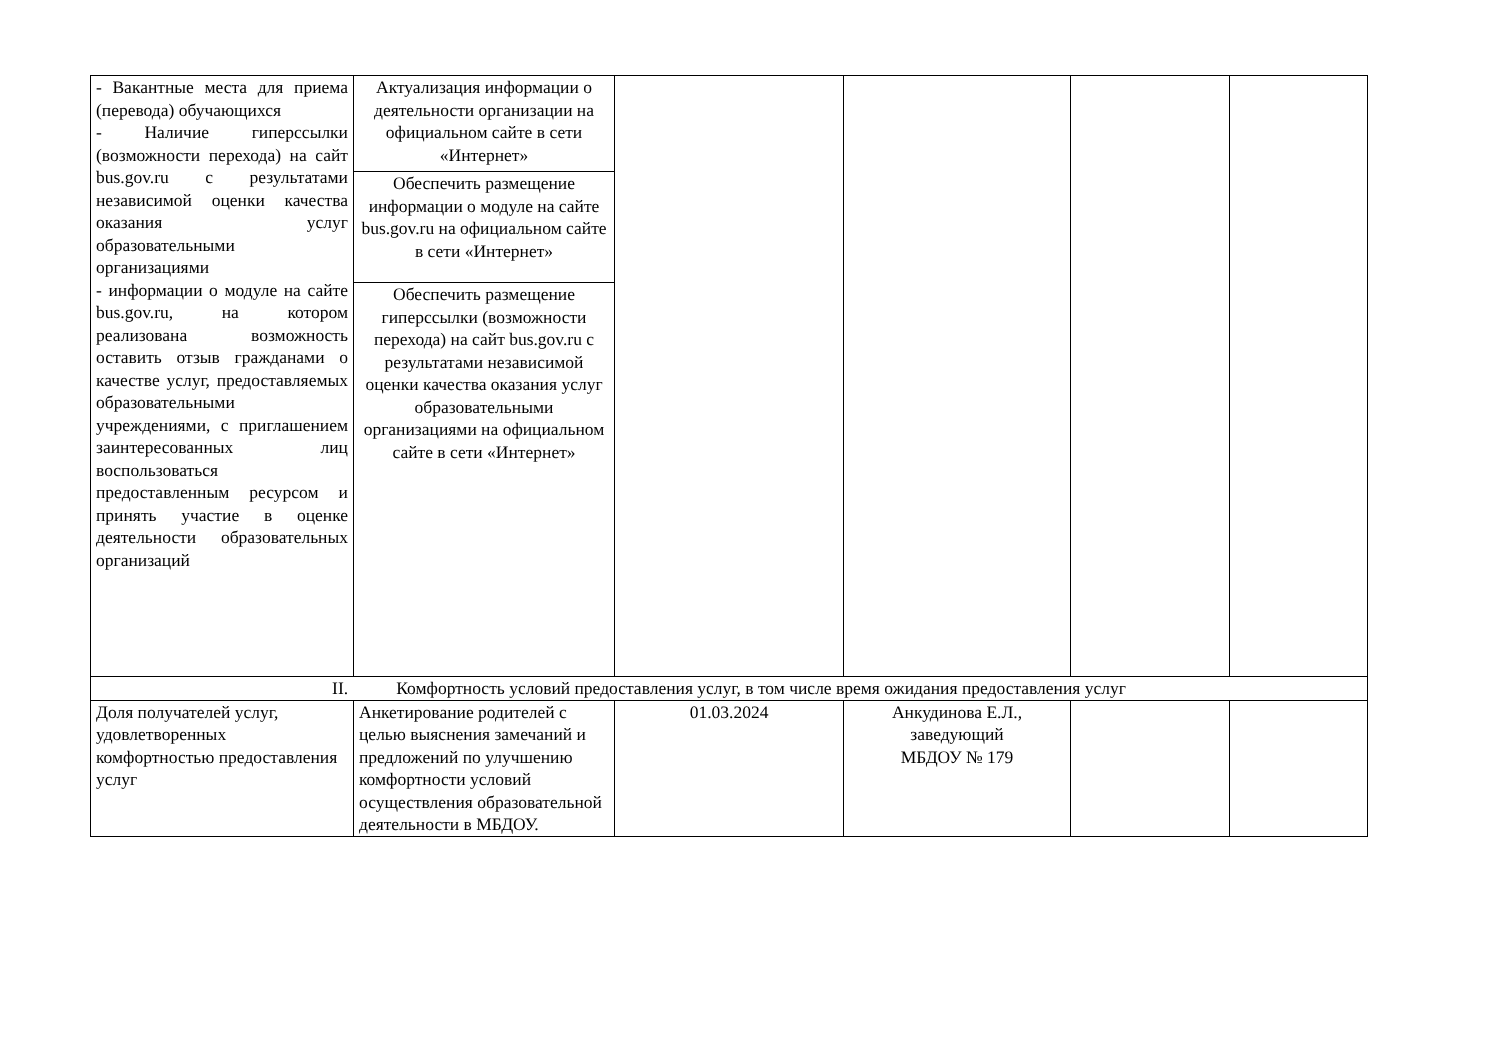| - Вакантные места для приема (перевода) обучающихся - Наличие гиперссылки (возможности перехода) на сайт bus.gov.ru с результатами независимой оценки качества оказания услуг образовательными организациями - информации о модуле на сайте bus.gov.ru, на котором реализована возможность оставить отзыв гражданами о качестве услуг, предоставляемых образовательными учреждениями, с приглашением заинтересованных лиц воспользоваться предоставленным ресурсом и принять участие в оценке деятельности образовательных организаций | Актуализация информации о деятельности организации на официальном сайте в сети «Интернет» | | | | |
| | Обеспечить размещение информации о модуле на сайте bus.gov.ru на официальном сайте в сети «Интернет» | | | | |
| | Обеспечить размещение гиперссылки (возможности перехода) на сайт bus.gov.ru с результатами независимой оценки качества оказания услуг образовательными организациями на официальном сайте в сети «Интернет» | | | | |
| II. Комфортность условий предоставления услуг, в том числе время ожидания предоставления услуг | | | | | |
| Доля получателей услуг, удовлетворенных комфортностью предоставления услуг | Анкетирование родителей с целью выяснения замечаний и предложений по улучшению комфортности условий осуществления образовательной деятельности в МБДОУ. | 01.03.2024 | Анкудинова Е.Л., заведующий МБДОУ № 179 | | |